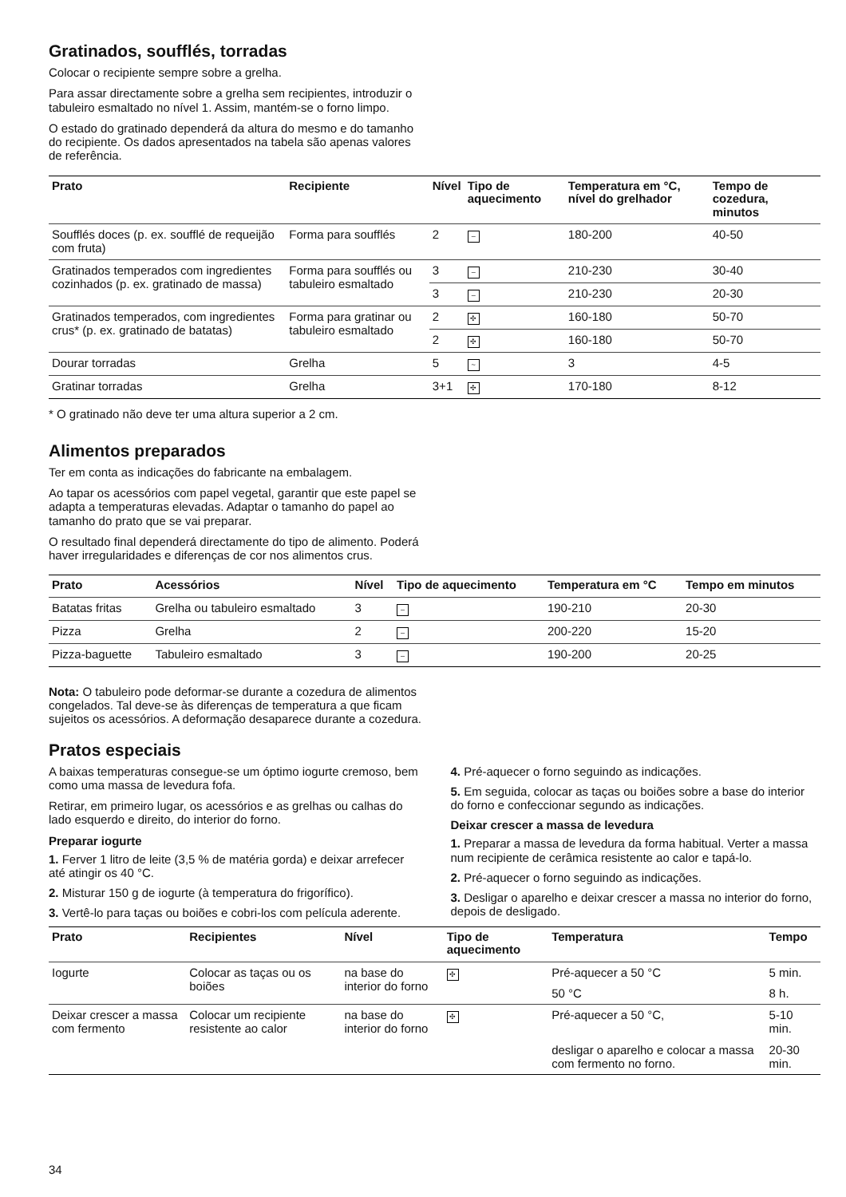Gratinados, soufflés, torradas
Colocar o recipiente sempre sobre a grelha.
Para assar directamente sobre a grelha sem recipientes, introduzir o tabuleiro esmaltado no nível 1. Assim, mantém-se o forno limpo.
O estado do gratinado dependerá da altura do mesmo e do tamanho do recipiente. Os dados apresentados na tabela são apenas valores de referência.
| Prato | Recipiente | Nível | Tipo de aquecimento | Temperatura em °C, nível do grelhador | Tempo de cozedura, minutos |
| --- | --- | --- | --- | --- | --- |
| Soufflés doces (p. ex. soufflé de requeijão com fruta) | Forma para soufflés | 2 | – | 180-200 | 40-50 |
| Gratinados temperados com ingredientes cozinhados (p. ex. gratinado de massa) | Forma para soufflés ou tabuleiro esmaltado | 3 | – | 210-230 | 30-40 |
| | | 3 | – | 210-230 | 20-30 |
| Gratinados temperados, com ingredientes crus* (p. ex. gratinado de batatas) | Forma para gratinar ou tabuleiro esmaltado | 2 | ✣ | 160-180 | 50-70 |
| | | 2 | ✣ | 160-180 | 50-70 |
| Dourar torradas | Grelha | 5 | ~ | 3 | 4-5 |
| Gratinar torradas | Grelha | 3+1 | ✣ | 170-180 | 8-12 |
* O gratinado não deve ter uma altura superior a 2 cm.
Alimentos preparados
Ter em conta as indicações do fabricante na embalagem.
Ao tapar os acessórios com papel vegetal, garantir que este papel se adapta a temperaturas elevadas. Adaptar o tamanho do papel ao tamanho do prato que se vai preparar.
O resultado final dependerá directamente do tipo de alimento. Poderá haver irregularidades e diferenças de cor nos alimentos crus.
| Prato | Acessórios | Nível | Tipo de aquecimento | Temperatura em °C | Tempo em minutos |
| --- | --- | --- | --- | --- | --- |
| Batatas fritas | Grelha ou tabuleiro esmaltado | 3 | – | 190-210 | 20-30 |
| Pizza | Grelha | 2 | – | 200-220 | 15-20 |
| Pizza-baguette | Tabuleiro esmaltado | 3 | – | 190-200 | 20-25 |
Nota: O tabuleiro pode deformar-se durante a cozedura de alimentos congelados. Tal deve-se às diferenças de temperatura a que ficam sujeitos os acessórios. A deformação desaparece durante a cozedura.
Pratos especiais
A baixas temperaturas consegue-se um óptimo iogurte cremoso, bem como uma massa de levedura fofa.
Retirar, em primeiro lugar, os acessórios e as grelhas ou calhas do lado esquerdo e direito, do interior do forno.
Preparar iogurte
1. Ferver 1 litro de leite (3,5 % de matéria gorda) e deixar arrefecer até atingir os 40 °C.
2. Misturar 150 g de iogurte (à temperatura do frigorífico).
3. Vertê-lo para taças ou boiões e cobri-los com película aderente.
4. Pré-aquecer o forno seguindo as indicações.
5. Em seguida, colocar as taças ou boiões sobre a base do interior do forno e confeccionar segundo as indicações.
Deixar crescer a massa de levedura
1. Preparar a massa de levedura da forma habitual. Verter a massa num recipiente de cerâmica resistente ao calor e tapá-lo.
2. Pré-aquecer o forno seguindo as indicações.
3. Desligar o aparelho e deixar crescer a massa no interior do forno, depois de desligado.
| Prato | Recipientes | Nível | Tipo de aquecimento | Temperatura | Tempo |
| --- | --- | --- | --- | --- | --- |
| Iogurte | Colocar as taças ou os boiões | na base do interior do forno | ✣ | Pré-aquecer a 50 °C | 5 min. |
| | | | | 50 °C | 8 h. |
| Deixar crescer a massa com fermento | Colocar um recipiente resistente ao calor | na base do interior do forno | ✣ | Pré-aquecer a 50 °C, | 5-10 min. |
| | | | | desligar o aparelho e colocar a massa com fermento no forno. | 20-30 min. |
34